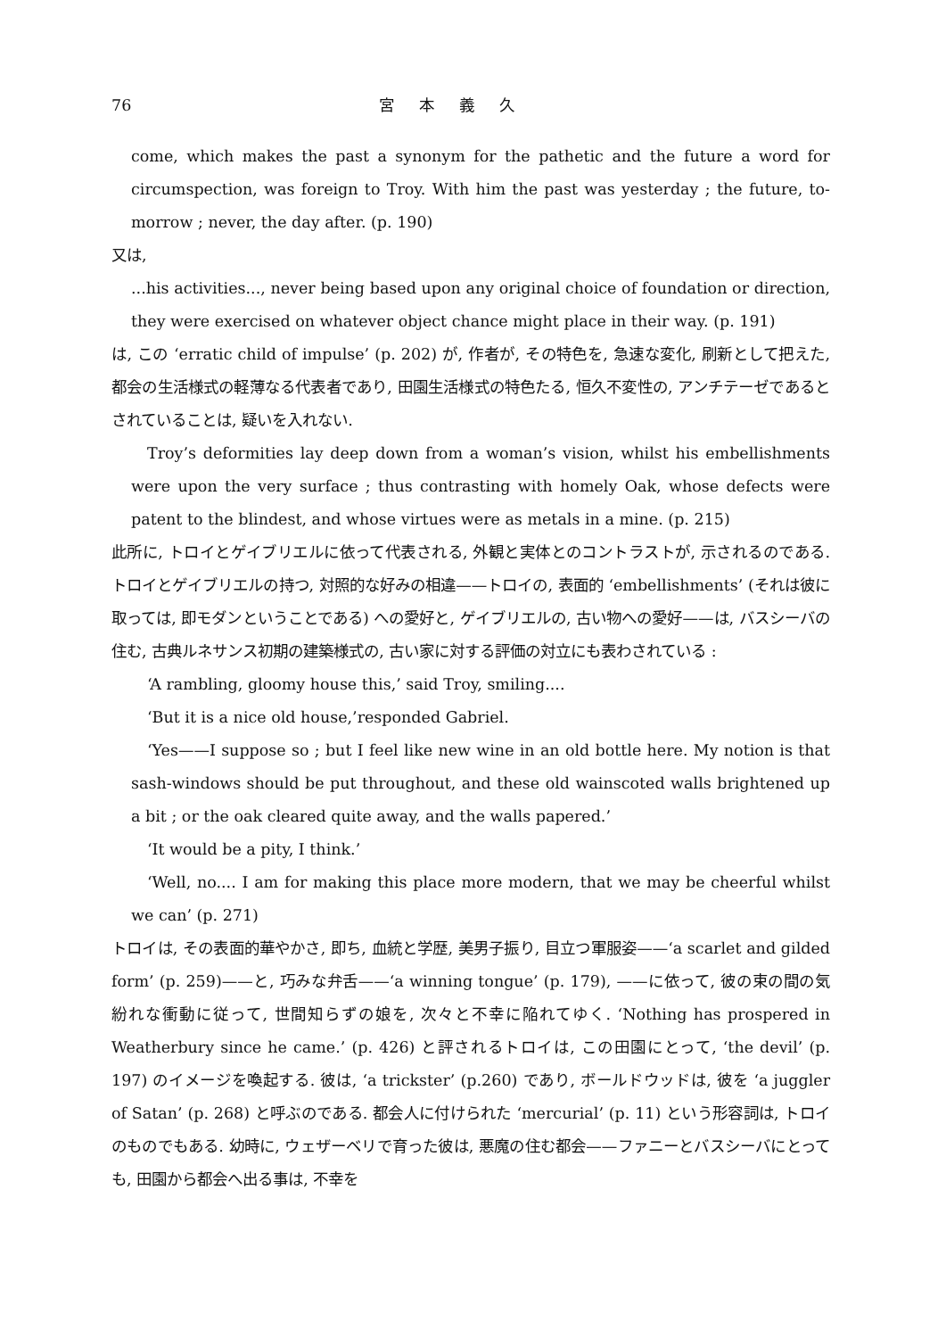76 宮本義久
come, which makes the past a synonym for the pathetic and the future a word for circumspection, was foreign to Troy. With him the past was yesterday ; the future, to-morrow ; never, the day after. (p. 190)
又は,
...his activities..., never being based upon any original choice of foundation or direction, they were exercised on whatever object chance might place in their way. (p. 191)
は, この ‘erratic child of impulse’ (p. 202) が, 作者が, その特色を, 急速な変化, 刷新として把えた, 都会の生活様式の軽薄なる代表者であり, 田園生活様式の特色たる, 恒久不変性の, アンチテーゼであるとされていることは, 疑いを入れない.
Troy’s deformities lay deep down from a woman’s vision, whilst his embellishments were upon the very surface ; thus contrasting with homely Oak, whose defects were patent to the blindest, and whose virtues were as metals in a mine. (p. 215)
此所に, トロイとゲイブリエルに依って代表される, 外観と実体とのコントラストが, 示されるのである. トロイとゲイブリエルの持つ, 対照的な好みの相違——トロイの, 表面的 ‘embellishments’ (それは彼に取っては, 即モダンということである) への愛好と, ゲイブリエルの, 古い物への愛好——は, バスシーバの住む, 古典ルネサンス初期の建築様式の, 古い家に対する評価の対立にも表わされている :
‘A rambling, gloomy house this,’ said Troy, smiling....
‘But it is a nice old house,’responded Gabriel.
‘Yes——I suppose so ; but I feel like new wine in an old bottle here. My notion is that sash-windows should be put throughout, and these old wainscoted walls brightened up a bit ; or the oak cleared quite away, and the walls papered.’
‘It would be a pity, I think.’
‘Well, no.... I am for making this place more modern, that we may be cheerful whilst we can’ (p. 271)
トロイは, その表面的華やかさ, 即ち, 血統と学歴, 美男子振り, 目立つ軍服姿——‘a scarlet and gilded form’ (p. 259)——と, 巧みな弁舌——‘a winning tongue’ (p. 179), ——に依って, 彼の束の間の気紛れな衝動に従って, 世間知らずの娘を, 次々と不幸に陥れてゆく. ‘Nothing has prospered in Weatherbury since he came.’ (p. 426) と評されるトロイは, この田園にとって, ‘the devil’ (p. 197) のイメージを喚起する. 彼は, ‘a trickster’ (p.260) であり, ボールドウッドは, 彼を ‘a juggler of Satan’ (p. 268) と呼ぶのである. 都会人に付けられた ‘mercurial’ (p. 11) という形容詞は, トロイのものでもある. 幼時に, ウェザーベリで育った彼は, 悪魔の住む都会——ファニーとバスシーバにとっても, 田園から都会へ出る事は, 不幸を